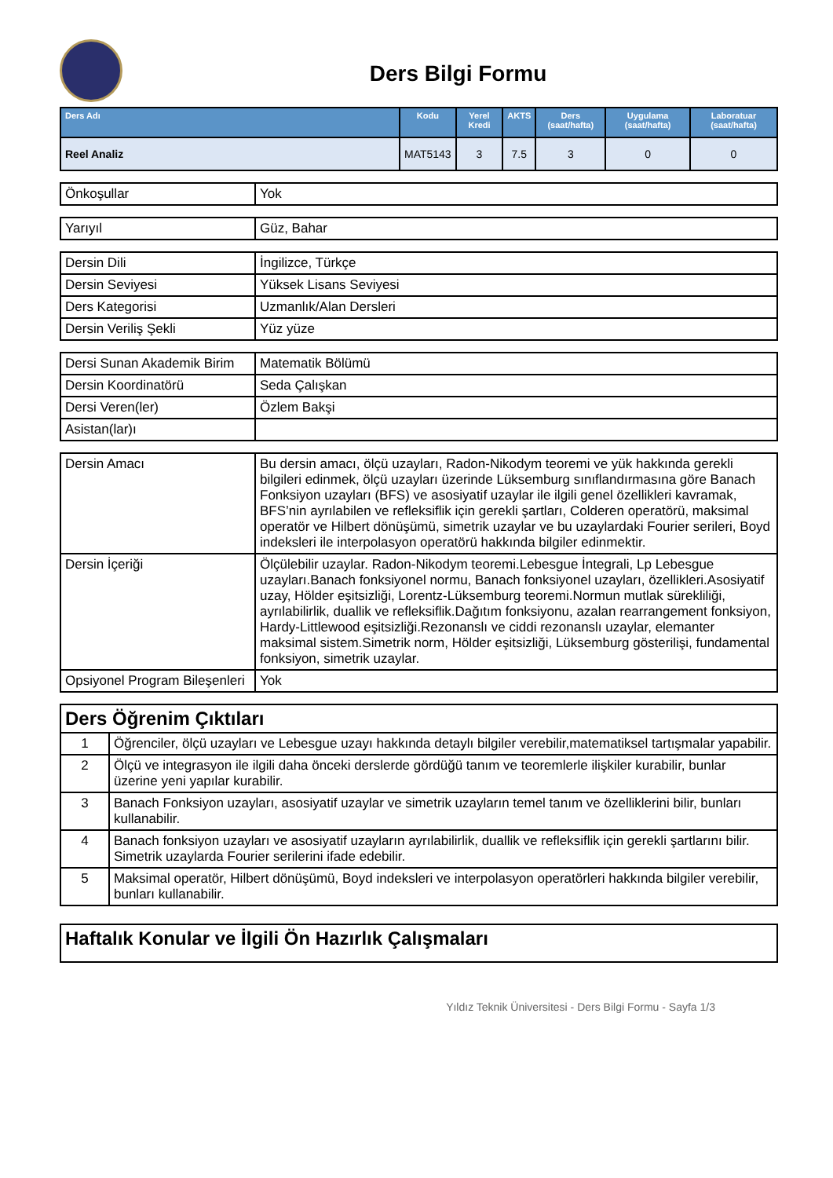Ders Bilgi Formu
| Ders Adı | Kodu | Yerel Kredi | AKTS | Ders (saat/hafta) | Uygulama (saat/hafta) | Laboratuar (saat/hafta) |
| --- | --- | --- | --- | --- | --- | --- |
| Reel Analiz | MAT5143 | 3 | 7.5 | 3 | 0 | 0 |
| Önkoşullar | Yok |
| Yarıyıl | Güz, Bahar |
| Dersin Dili | İngilizce, Türkçe |
| Dersin Seviyesi | Yüksek Lisans Seviyesi |
| Ders Kategorisi | Uzmanlık/Alan Dersleri |
| Dersin Veriliş Şekli | Yüz yüze |
| Dersi Sunan Akademik Birim | Matematik Bölümü |
| Dersin Koordinatörü | Seda Çalışkan |
| Dersi Veren(ler) | Özlem Bakşi |
| Asistan(lar)ı | |
| Dersin Amacı | Bu dersin amacı, ölçü uzayları, Radon-Nikodym teoremi ve yük hakkında gerekli bilgileri edinmek, ölçü uzayları üzerinde Lüksemburg sınıflandırmasına göre Banach Fonksiyon uzayları (BFS) ve asosiyatif uzaylar ile ilgili genel özellikleri kavramak, BFS’nin ayrılabilen ve refleksiflik için gerekli şartları, Colderen operatörü, maksimal operatör ve Hilbert dönüşümü, simetrik uzaylar ve bu uzaylardaki Fourier serileri, Boyd indeksleri ile interpolasyon operatörü hakkında bilgiler edinmektir. |
| Dersin İçeriği | Ölçülebilir uzaylar. Radon-Nikodym teoremi.Lebesgue İntegrali, Lp Lebesgue uzayları.Banach fonksiyonel normu, Banach fonksiyonel uzayları, özellikleri.Asosiyatif uzay, Hölder eşitsizliği, Lorentz-Lüksemburg teoremi.Normun mutlak sürekliliği, ayrılabilirlik, duallik ve refleksiflik.Dağıtım fonksiyonu, azalan rearrangement fonksiyon, Hardy-Littlewood eşitsizliği.Rezonanslı ve ciddi rezonanslı uzaylar, elemanter maksimal sistem.Simetrik norm, Hölder eşitsizliği, Lüksemburg gösterilişi, fundamental fonksiyon, simetrik uzaylar. |
| Opsiyonel Program Bileşenleri | Yok |
| Ders Öğrenim Çıktıları | |
| 1 | Öğrenciler, ölçü uzayları ve Lebesgue uzayı hakkında detaylı bilgiler verebilir,matematiksel tartışmalar yapabilir. |
| 2 | Ölçü ve integrasyon ile ilgili daha önceki derslerde gördüğü tanım ve teoremlerle ilişkiler kurabilir, bunlar üzerine yeni yapılar kurabilir. |
| 3 | Banach Fonksiyon uzayları, asosiyatif uzaylar ve simetrik uzayların temel tanım ve özelliklerini bilir, bunları kullanabilir. |
| 4 | Banach fonksiyon uzayları ve asosiyatif uzayların ayrılabilirlik, duallik ve refleksiflik için gerekli şartlarını bilir. Simetrik uzaylarda Fourier serilerini ifade edebilir. |
| 5 | Maksimal operatör, Hilbert dönüşümü, Boyd indeksleri ve interpolasyon operatörleri hakkında bilgiler verebilir, bunları kullanabilir. |
| Haftalık Konular ve İlgili Ön Hazırlık Çalışmaları |
Yıldız Teknik Üniversitesi - Ders Bilgi Formu - Sayfa 1/3